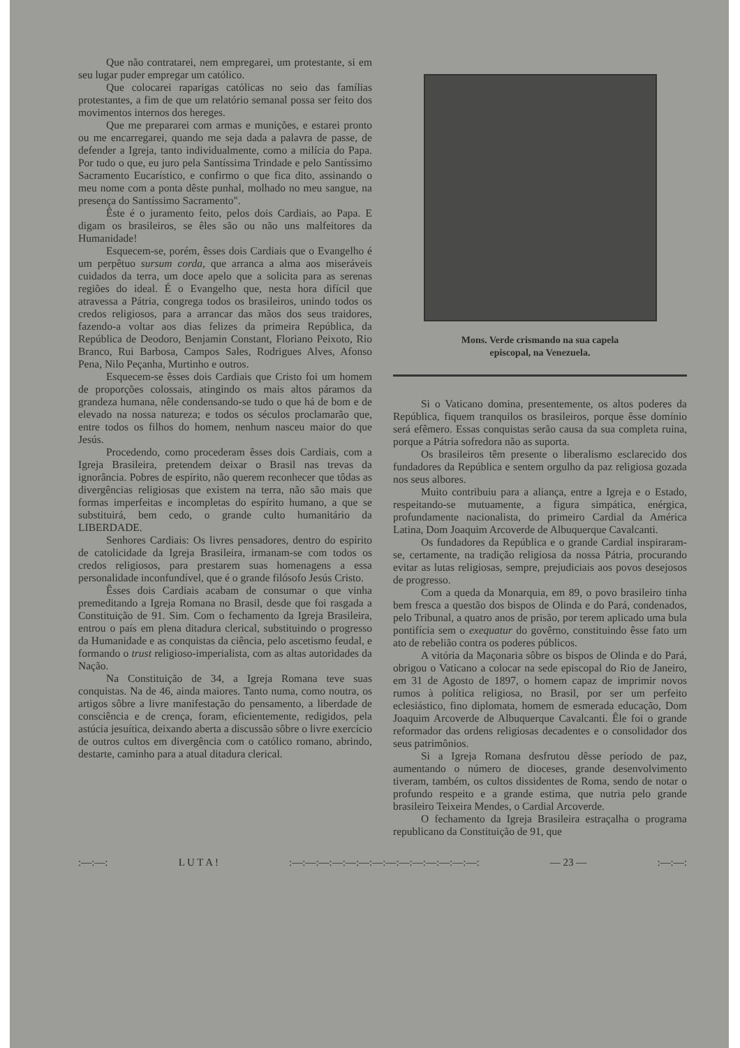Que não contratarei, nem empregarei, um protestante, si em seu lugar puder empregar um católico.
Que colocarei raparigas católicas no seio das famílias protestantes, a fim de que um relatório semanal possa ser feito dos movimentos internos dos hereges.
Que me prepararei com armas e munições, e estarei pronto ou me encarregarei, quando me seja dada a palavra de passe, de defender a Igreja, tanto individualmente, como a milícia do Papa. Por tudo o que, eu juro pela Santíssima Trindade e pelo Santíssimo Sacramento Eucarístico, e confirmo o que fica dito, assinando o meu nome com a ponta dêste punhal, molhado no meu sangue, na presença do Santíssimo Sacramento".
Êste é o juramento feito, pelos dois Cardiais, ao Papa. E digam os brasileiros, se êles são ou não uns malfeitores da Humanidade!
Esquecem-se, porém, êsses dois Cardiais que o Evangelho é um perpêtuo sursum corda, que arranca a alma aos miseráveis cuidados da terra, um doce apelo que a solicita para as serenas regiões do ideal. É o Evangelho que, nesta hora difícil que atravessa a Pátria, congrega todos os brasileiros, unindo todos os credos religiosos, para a arrancar das mãos dos seus traidores, fazendo-a voltar aos dias felizes da primeira República, da República de Deodoro, Benjamin Constant, Floriano Peixoto, Rio Branco, Rui Barbosa, Campos Sales, Rodrigues Alves, Afonso Pena, Nilo Peçanha, Murtinho e outros.
Esquecem-se êsses dois Cardiais que Cristo foi um homem de proporções colossais, atingindo os mais altos páramos da grandeza humana, nêle condensando-se tudo o que há de bom e de elevado na nossa natureza; e todos os séculos proclamarão que, entre todos os filhos do homem, nenhum nasceu maior do que Jesús.
Procedendo, como procederam êsses dois Cardiais, com a Igreja Brasileira, pretendem deixar o Brasil nas trevas da ignorância. Pobres de espírito, não querem reconhecer que tôdas as divergências religiosas que existem na terra, não são mais que formas imperfeitas e incompletas do espírito humano, a que se substituirá, bem cedo, o grande culto humanitário da LIBERDADE.
Senhores Cardiais: Os livres pensadores, dentro do espírito de catolicidade da Igreja Brasileira, irmanam-se com todos os credos religiosos, para prestarem suas homenagens a essa personalidade inconfundível, que é o grande filósofo Jesús Cristo.
Êsses dois Cardiais acabam de consumar o que vinha premeditando a Igreja Romana no Brasil, desde que foi rasgada a Constituição de 91. Sim. Com o fechamento da Igreja Brasileira, entrou o país em plena ditadura clerical, substituindo o progresso da Humanidade e as conquistas da ciência, pelo ascetismo feudal, e formando o trust religioso-imperialista, com as altas autoridades da Nação.
Na Constituição de 34, a Igreja Romana teve suas conquistas. Na de 46, ainda maiores. Tanto numa, como noutra, os artigos sôbre a livre manifestação do pensamento, a liberdade de consciência e de crença, foram, eficientemente, redigidos, pela astúcia jesuítica, deixando aberta a discussão sôbre o livre exercício de outros cultos em divergência com o católico romano, abrindo, destarte, caminho para a atual ditadura clerical.
Mons. Verde crismando na sua capela
episcopal, na Venezuela.
Si o Vaticano domina, presentemente, os altos poderes da República, fiquem tranquilos os brasileiros, porque êsse domínio será efêmero. Essas conquistas serão causa da sua completa ruina, porque a Pátria sofredora não as suporta.
Os brasileiros têm presente o liberalismo esclarecido dos fundadores da República e sentem orgulho da paz religiosa gozada nos seus albores.
Muito contribuiu para a aliança, entre a Igreja e o Estado, respeitando-se mutuamente, a figura simpática, enérgica, profundamente nacionalista, do primeiro Cardial da América Latina, Dom Joaquim Arcoverde de Albuquerque Cavalcanti.
Os fundadores da República e o grande Cardial inspiraram-se, certamente, na tradição religiosa da nossa Pátria, procurando evitar as lutas religiosas, sempre, prejudiciais aos povos desejosos de progresso.
Com a queda da Monarquia, em 89, o povo brasileiro tinha bem fresca a questão dos bispos de Olinda e do Pará, condenados, pelo Tribunal, a quatro anos de prisão, por terem aplicado uma bula pontifícia sem o exequatur do govêrno, constituindo êsse fato um ato de rebelião contra os poderes públicos.
A vitória da Maçonaria sôbre os bispos de Olinda e do Pará, obrigou o Vaticano a colocar na sede episcopal do Rio de Janeiro, em 31 de Agosto de 1897, o homem capaz de imprimir novos rumos à política religiosa, no Brasil, por ser um perfeito eclesiástico, fino diplomata, homem de esmerada educação, Dom Joaquim Arcoverde de Albuquerque Cavalcanti. Êle foi o grande reformador das ordens religiosas decadentes e o consolidador dos seus patrimônios.
Si a Igreja Romana desfrutou dêsse período de paz, aumentando o número de dioceses, grande desenvolvimento tiveram, também, os cultos dissidentes de Roma, sendo de notar o profundo respeito e a grande estima, que nutria pelo grande brasileiro Teixeira Mendes, o Cardial Arcoverde.
O fechamento da Igreja Brasileira estraçalha o programa republicano da Constituição de 91, que
:—:—: L U T A ! :—:—:—:—:—:—:—:—:—:—:—:—:—:—: — 23 — :—:—: